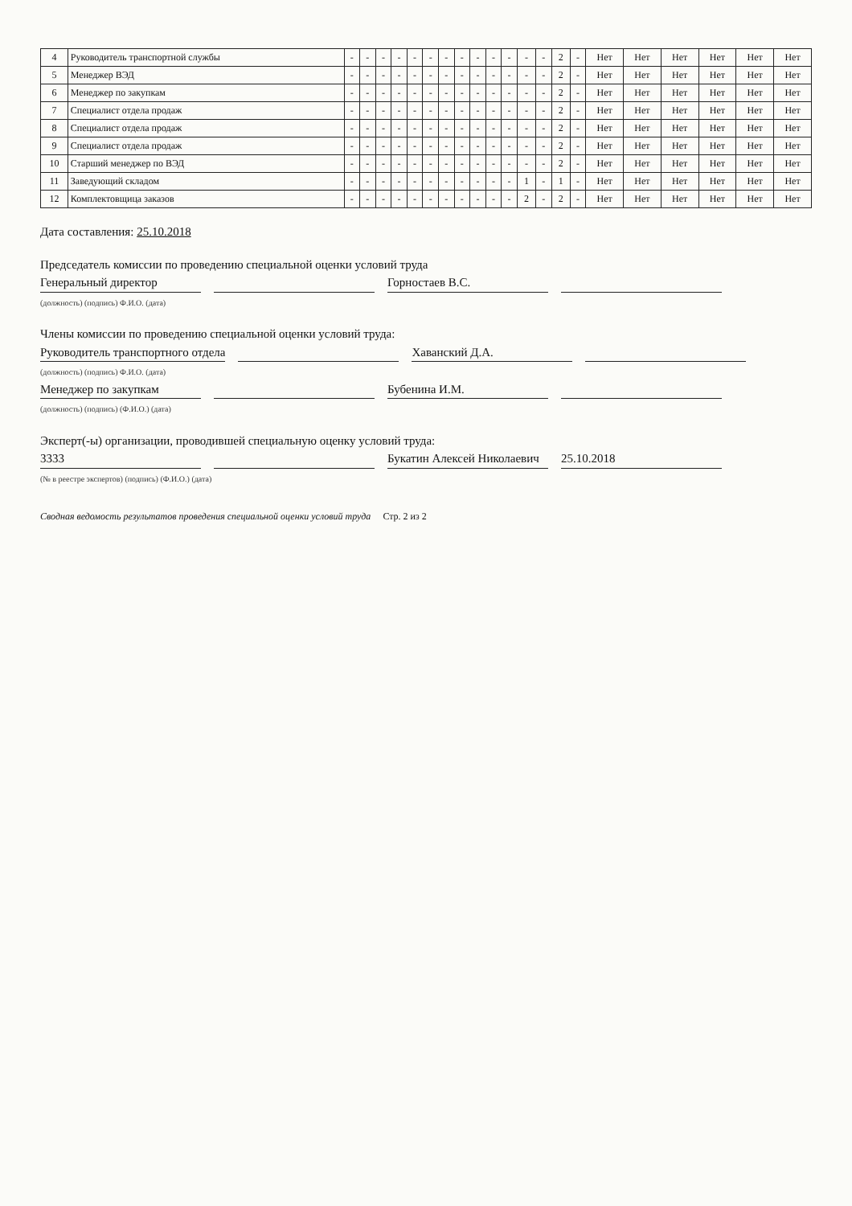| 4 | Руководитель транспортной службы | - | - | - | - | - | - | - | - | - | - | - | - | - | 2 | - | Нет | Нет | Нет | Нет | Нет | Нет |
| 5 | Менеджер ВЭД | - | - | - | - | - | - | - | - | - | - | - | - | - | 2 | - | Нет | Нет | Нет | Нет | Нет | Нет |
| 6 | Менеджер по закупкам | - | - | - | - | - | - | - | - | - | - | - | - | - | 2 | - | Нет | Нет | Нет | Нет | Нет | Нет |
| 7 | Специалист отдела продаж | - | - | - | - | - | - | - | - | - | - | - | - | - | 2 | - | Нет | Нет | Нет | Нет | Нет | Нет |
| 8 | Специалист отдела продаж | - | - | - | - | - | - | - | - | - | - | - | - | - | 2 | - | Нет | Нет | Нет | Нет | Нет | Нет |
| 9 | Специалист отдела продаж | - | - | - | - | - | - | - | - | - | - | - | - | - | 2 | - | Нет | Нет | Нет | Нет | Нет | Нет |
| 10 | Старший менеджер по ВЭД | - | - | - | - | - | - | - | - | - | - | - | - | - | 2 | - | Нет | Нет | Нет | Нет | Нет | Нет |
| 11 | Заведующий складом | - | - | - | - | - | - | - | - | - | - | - | 1 | - | 1 | - | Нет | Нет | Нет | Нет | Нет | Нет |
| 12 | Комплектовщица заказов | - | - | - | - | - | - | - | - | - | - | - | 2 | - | 2 | - | Нет | Нет | Нет | Нет | Нет | Нет |
Дата составления: 25.10.2018
Председатель комиссии по проведению специальной оценки условий труда
Генеральный директор Горностаев В.С.
(должность) (подпись) Ф.И.О. (дата)
Члены комиссии по проведению специальной оценки условий труда:
Руководитель транспортного отдела Хаванский Д.А.
(должность) (подпись) Ф.И.О. (дата)
Менеджер по закупкам Бубенина И.М.
(должность) (подпись) (Ф.И.О.) (дата)
Эксперт(-ы) организации, проводившей специальную оценку условий труда:
3333 Букатин Алексей Николаевич 25.10.2018
(№ в реестре экспертов) (подпись) (Ф.И.О.) (дата)
Сводная ведомость результатов проведения специальной оценки условий труда Стр. 2 из 2